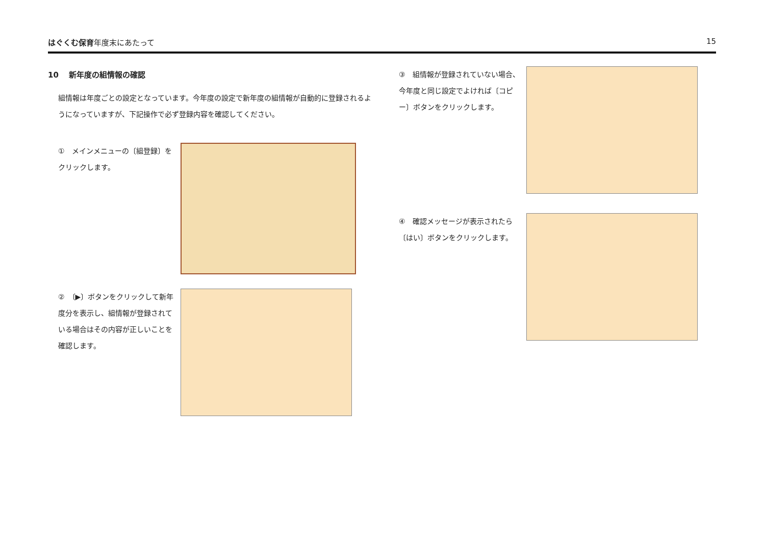はぐくむ保育年度末にあたって 15
10　 新年度の組情報の確認
組情報は年度ごとの設定となっています。今年度の設定で新年度の組情報が自動的に登録されるようになっていますが、下記操作で必ず登録内容を確認してください。
①　メインメニューの〔組登録〕をクリックします。
②　〔▶〕ボタンをクリックして新年度分を表示し、組情報が登録されている場合はその内容が正しいことを確認します。
③　組情報が登録されていない場合、今年度と同じ設定でよければ〔コピー〕ボタンをクリックします。
④　確認メッセージが表示されたら〔はい〕ボタンをクリックします。